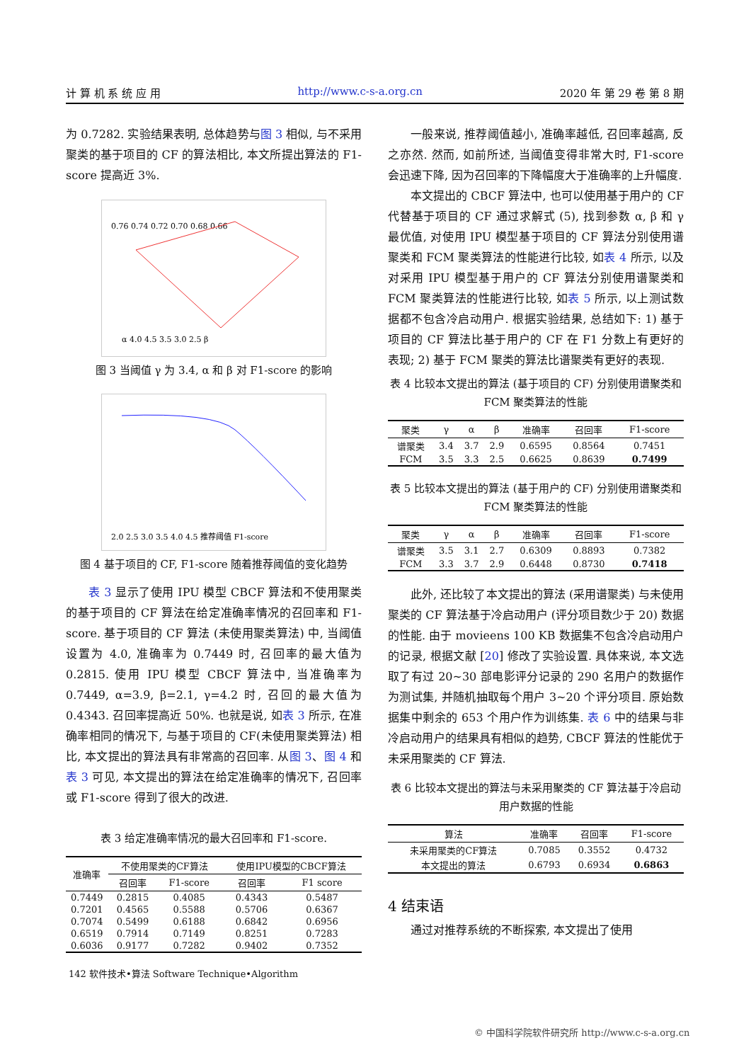计 算 机 系 统 应 用 http://www.c-s-a.org.cn 2020 年 第 29 卷 第 8 期
为 0.7282. 实验结果表明, 总体趋势与图 3 相似, 与不采用聚类的基于项目的 CF 的算法相比, 本文所提出算法的 F1-score 提高近 3%.
0.76 0.74 0.72 0.70 0.68 0.66
α 4.0 4.5 3.5 3.0 2.5 β
图 3 当阈值 γ 为 3.4, α 和 β 对 F1-score 的影响
2.0 2.5 3.0 3.5 4.0 4.5 推荐阈值 F1-score
图 4 基于项目的 CF, F1-score 随着推荐阈值的变化趋势
表 3 显示了使用 IPU 模型 CBCF 算法和不使用聚类的基于项目的 CF 算法在给定准确率情况的召回率和 F1-score. 基于项目的 CF 算法 (未使用聚类算法) 中, 当阈值设置为 4.0, 准确率为 0.7449 时, 召回率的最大值为 0.2815. 使用 IPU 模型 CBCF 算法中, 当准确率为 0.7449, α=3.9, β=2.1, γ=4.2 时, 召回的最大值为 0.4343. 召回率提高近 50%. 也就是说, 如表 3 所示, 在准确率相同的情况下, 与基于项目的 CF(未使用聚类算法) 相比, 本文提出的算法具有非常高的召回率. 从图 3、图 4 和表 3 可见, 本文提出的算法在给定准确率的情况下, 召回率或 F1-score 得到了很大的改进.
表 3 给定准确率情况的最大召回率和 F1-score.
| 准确率 | 不使用聚类的CF算法 | | 使用IPU模型的CBCF算法 | |
| --- | --- | --- | --- | --- |
| | 召回率 | F1-score | 召回率 | F1 score |
| 0.7449 | 0.2815 | 0.4085 | 0.4343 | 0.5487 |
| 0.7201 | 0.4565 | 0.5588 | 0.5706 | 0.6367 |
| 0.7074 | 0.5499 | 0.6188 | 0.6842 | 0.6956 |
| 0.6519 | 0.7914 | 0.7149 | 0.8251 | 0.7283 |
| 0.6036 | 0.9177 | 0.7282 | 0.9402 | 0.7352 |
一般来说, 推荐阈值越小, 准确率越低, 召回率越高, 反之亦然. 然而, 如前所述, 当阈值变得非常大时, F1-score 会迅速下降, 因为召回率的下降幅度大于准确率的上升幅度.
本文提出的 CBCF 算法中, 也可以使用基于用户的 CF 代替基于项目的 CF 通过求解式 (5), 找到参数 α, β 和 γ 最优值, 对使用 IPU 模型基于项目的 CF 算法分别使用谱聚类和 FCM 聚类算法的性能进行比较, 如表 4 所示, 以及对采用 IPU 模型基于用户的 CF 算法分别使用谱聚类和 FCM 聚类算法的性能进行比较, 如表 5 所示, 以上测试数据都不包含冷启动用户. 根据实验结果, 总结如下: 1) 基于项目的 CF 算法比基于用户的 CF 在 F1 分数上有更好的表现; 2) 基于 FCM 聚类的算法比谱聚类有更好的表现.
表 4 比较本文提出的算法 (基于项目的 CF) 分别使用谱聚类和 FCM 聚类算法的性能
| 聚类 | γ | α | β | 准确率 | 召回率 | F1-score |
| --- | --- | --- | --- | --- | --- | --- |
| 谱聚类 | 3.4 | 3.7 | 2.9 | 0.6595 | 0.8564 | 0.7451 |
| FCM | 3.5 | 3.3 | 2.5 | 0.6625 | 0.8639 | 0.7499 |
表 5 比较本文提出的算法 (基于用户的 CF) 分别使用谱聚类和 FCM 聚类算法的性能
| 聚类 | γ | α | β | 准确率 | 召回率 | F1-score |
| --- | --- | --- | --- | --- | --- | --- |
| 谱聚类 | 3.5 | 3.1 | 2.7 | 0.6309 | 0.8893 | 0.7382 |
| FCM | 3.3 | 3.7 | 2.9 | 0.6448 | 0.8730 | 0.7418 |
此外, 还比较了本文提出的算法 (采用谱聚类) 与未使用聚类的 CF 算法基于冷启动用户 (评分项目数少于 20) 数据的性能. 由于 movieens 100 KB 数据集不包含冷启动用户的记录, 根据文献 [20] 修改了实验设置. 具体来说, 本文选取了有过 20~30 部电影评分记录的 290 名用户的数据作为测试集, 并随机抽取每个用户 3~20 个评分项目. 原始数据集中剩余的 653 个用户作为训练集. 表 6 中的结果与非冷启动用户的结果具有相似的趋势, CBCF 算法的性能优于未采用聚类的 CF 算法.
表 6 比较本文提出的算法与未采用聚类的 CF 算法基于冷启动用户数据的性能
| 算法 | 准确率 | 召回率 | F1-score |
| --- | --- | --- | --- |
| 未采用聚类的CF算法 | 0.7085 | 0.3552 | 0.4732 |
| 本文提出的算法 | 0.6793 | 0.6934 | 0.6863 |
4 结束语
通过对推荐系统的不断探索, 本文提出了使用
142 软件技术•算法 Software Technique•Algorithm
© 中国科学院软件研究所 http://www.c-s-a.org.cn